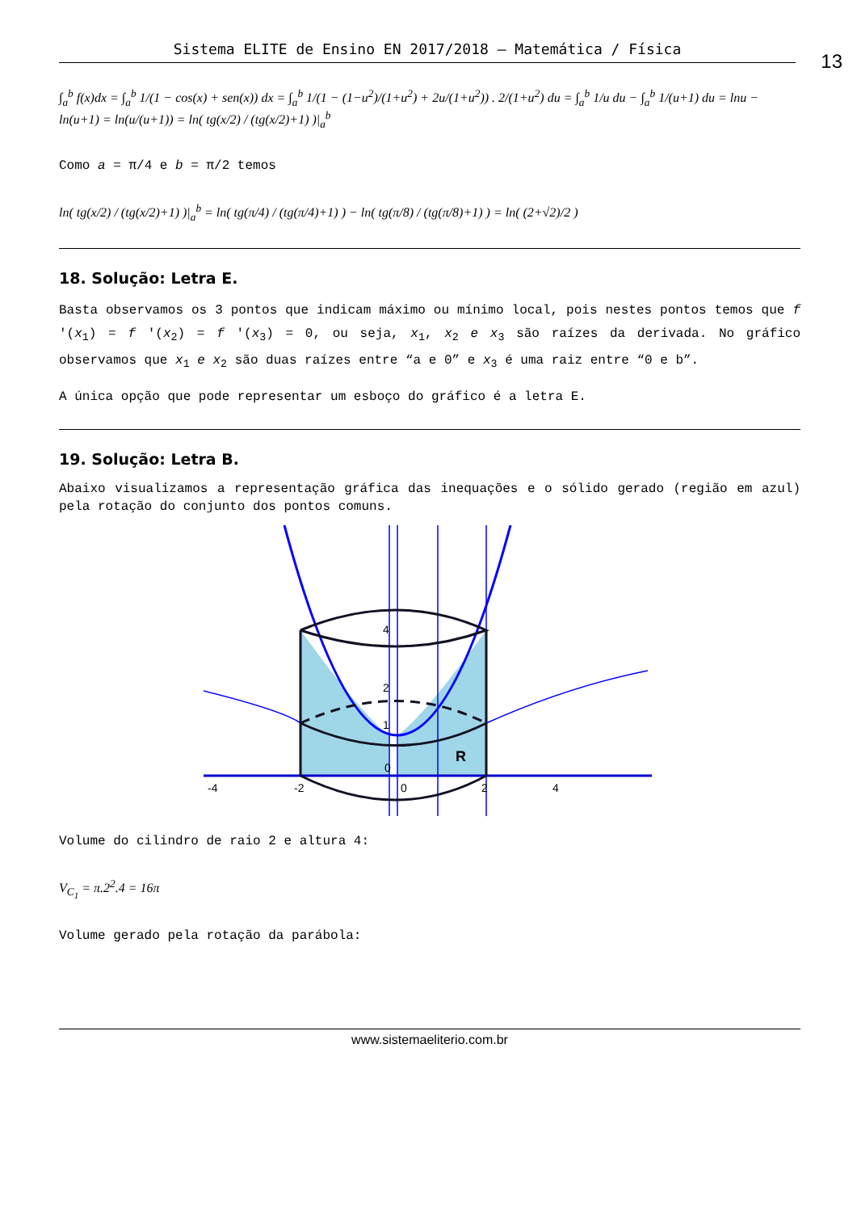Sistema ELITE de Ensino EN 2017/2018 – Matemática / Física
13
∫<sub>a</sub><sup>b</sup> f(x)dx = ∫<sub>a</sub><sup>b</sup> 1/(1 − cos(x) + sen(x)) dx = ∫<sub>a</sub><sup>b</sup> 1/(1 − (1−u<sup>2</sup>)/(1+u<sup>2</sup>) + 2u/(1+u<sup>2</sup>)) . 2/(1+u<sup>2</sup>) du = ∫<sub>a</sub><sup>b</sup> 1/u du − ∫<sub>a</sub><sup>b</sup> 1/(u+1) du = lnu − ln(u+1) = ln(u/(u+1)) = ln( tg(x/2) / (tg(x/2)+1) )|<sub>a</sub><sup>b</sup>
Como a = π/4 e b = π/2 temos
ln( tg(x/2) / (tg(x/2)+1) )|<sub>a</sub><sup>b</sup> = ln( tg(π/4) / (tg(π/4)+1) ) − ln( tg(π/8) / (tg(π/8)+1) ) = ln( (2+√2)/2 )
18. Solução: Letra E.
Basta observamos os 3 pontos que indicam máximo ou mínimo local, pois nestes pontos temos que f '(x<sub>1</sub>) = f '(x<sub>2</sub>) = f '(x<sub>3</sub>) = 0, ou seja, x<sub>1</sub>, x<sub>2</sub> e x<sub>3</sub> são raízes da derivada. No gráfico observamos que x<sub>1</sub> e x<sub>2</sub> são duas raízes entre “a e 0” e x<sub>3</sub> é uma raiz entre “0 e b”.
A única opção que pode representar um esboço do gráfico é a letra E.
19. Solução: Letra B.
Abaixo visualizamos a representação gráfica das inequações e o sólido gerado (região em azul) pela rotação do conjunto dos pontos comuns.
4
2
1
0
-4
-2
0
2
4
R
Volume do cilindro de raio 2 e altura 4:
V<sub>C<sub>1</sub></sub> = π.2<sup>2</sup>.4 = 16π
Volume gerado pela rotação da parábola:
www.sistemaeliterio.com.br